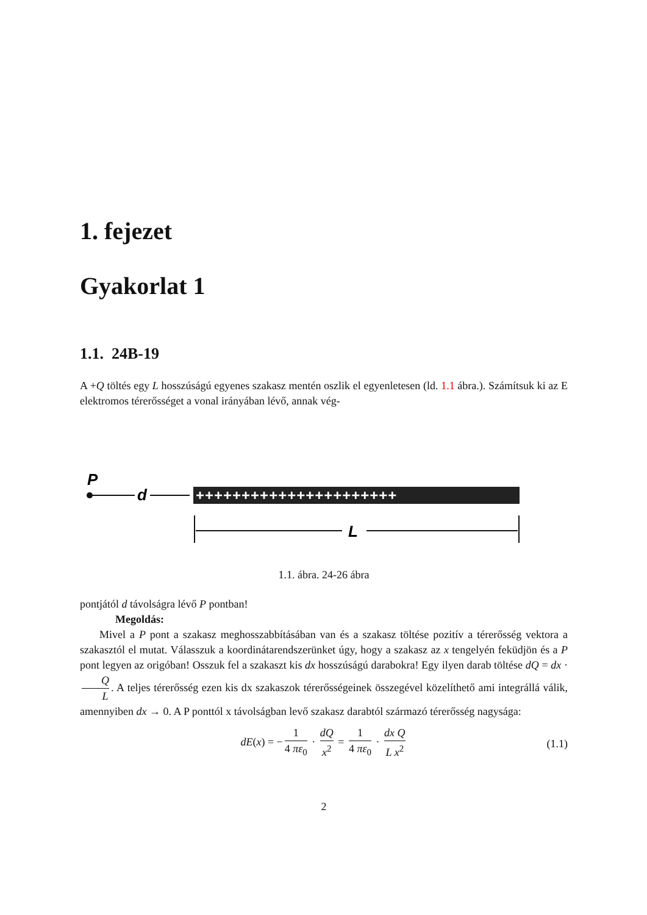1. fejezet
Gyakorlat 1
1.1. 24B-19
A +Q töltés egy L hosszúságú egyenes szakasz mentén oszlik el egyenletesen (ld. 1.1 ábra.). Számítsuk ki az E elektromos térerősséget a vonal irányában lévő, annak vég-
P
d
++++++++++++++++++++++
L
1.1. ábra. 24-26 ábra
pontjától d távolságra lévő P pontban!
Megoldás:
Mivel a P pont a szakasz meghosszabbításában van és a szakasz töltése pozitív a térerősség vektora a szakasztól el mutat. Válasszuk a koordinátarendszerünket úgy, hogy a szakasz az x tengelyén feküdjön és a P pont legyen az origóban! Osszuk fel a szakaszt kis dx hosszúságú darabokra! Egy ilyen darab töltése dQ = dx · Q L. A teljes térerősség ezen kis dx szakaszok térerősségeinek összegével közelíthető ami integrállá válik, amennyiben dx → 0. A P ponttól x távolságban levő szakasz darabtól származó térerősség nagysága:
dE(x) = − 1 4 πε<sub>0</sub> · dQ x<sup>2</sup> = 1 4 πε<sub>0</sub> · dx Q L x<sup>2</sup>
(1.1)
2